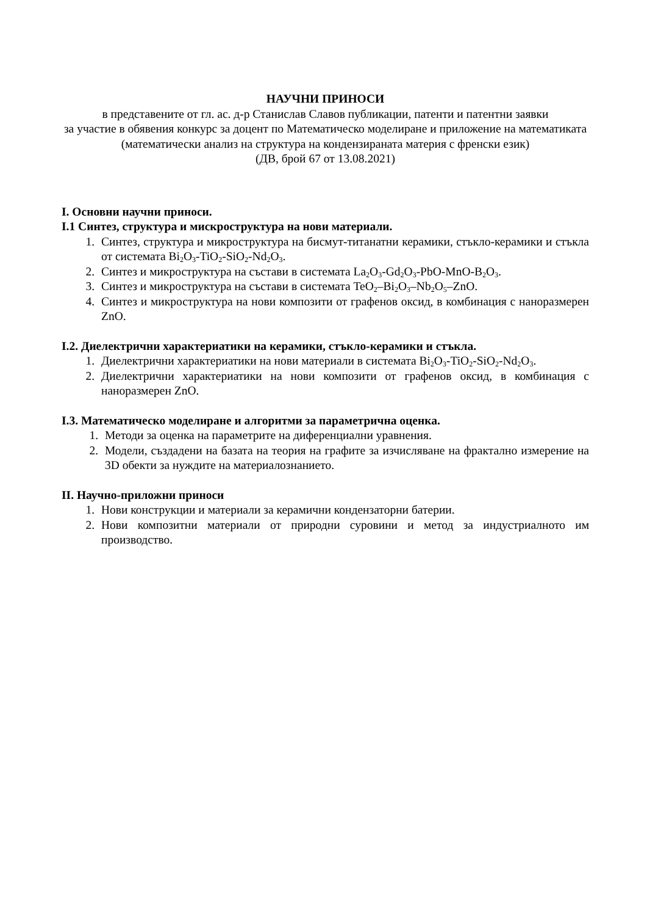НАУЧНИ ПРИНОСИ
в представените от гл. ас. д-р Станислав Славов публикации, патенти и патентни заявки
за участие в обявения конкурс за доцент по Математическо моделиране и приложение на математиката (математически анализ на структура на кондензираната материя с френски език)
(ДВ, брой 67 от 13.08.2021)
I. Основни научни приноси.
I.1 Синтез, структура и мискроструктура на нови материали.
1. Синтез, структура и микроструктура на бисмут-титанатни керамики, стъкло-керамики и стъкла от системата Bi<sub>2</sub>O<sub>3</sub>-TiO<sub>2</sub>-SiO<sub>2</sub>-Nd<sub>2</sub>O<sub>3</sub>.
2. Синтез и микроструктура на състави в системата La<sub>2</sub>O<sub>3</sub>-Gd<sub>2</sub>O<sub>3</sub>-PbO-MnO-B<sub>2</sub>O<sub>3</sub>.
3. Синтез и микроструктура на състави в системата TeO<sub>2</sub>–Bi<sub>2</sub>O<sub>3</sub>–Nb<sub>2</sub>O<sub>5</sub>–ZnO.
4. Синтез и микроструктура на нови композити от графенов оксид, в комбинация с наноразмерен ZnO.
I.2. Диелектрични характериатики на керамики, стъкло-керамики и стъкла.
1. Диелектрични характериатики на нови материали в системата Bi<sub>2</sub>O<sub>3</sub>-TiO<sub>2</sub>-SiO<sub>2</sub>-Nd<sub>2</sub>O<sub>3</sub>.
2. Диелектрични характериатики на нови композити от графенов оксид, в комбинация с наноразмерен ZnO.
I.3. Математическо моделиране и алгоритми за параметрична оценка.
1. Методи за оценка на параметрите на диференциални уравнения.
2. Модели, създадени на базата на теория на графите за изчисляване на фрактално измерение на 3D обекти за нуждите на материалознанието.
II. Научно-приложни приноси
1. Нови конструкции и материали за керамични кондензаторни батерии.
2. Нови композитни материали от природни суровини и метод за индустриалното им производство.